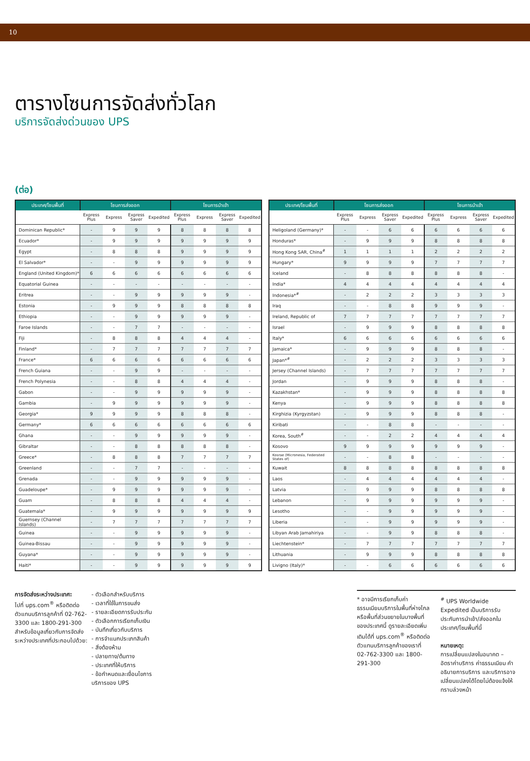10
ตารางโซนการจัดส่งทั่วโลก
บริการจัดส่งด่วนของ UPS
(ต่อ)
| ประเทศ/โซนพื้นที่ | โซนการส่งออก | | | | โซนการนำเข้า | | | |
| --- | --- | --- | --- | --- | --- | --- | --- | --- |
| | Express Plus | Express | Express Saver | Expedited | Express Plus | Express | Express Saver | Expedited |
| Dominican Republic* | - | 9 | 9 | 9 | 8 | 8 | 8 | 8 |
| Ecuador* | - | 9 | 9 | 9 | 9 | 9 | 9 | 9 |
| Egypt | - | 8 | 8 | 8 | 9 | 9 | 9 | 9 |
| El Salvador* | - | - | 9 | 9 | 9 | 9 | 9 | 9 |
| England (United Kingdom)* | 6 | 6 | 6 | 6 | 6 | 6 | 6 | 6 |
| Equatorial Guinea | - | - | - | - | - | - | - | - |
| Eritrea | - | - | 9 | 9 | 9 | 9 | 9 | - |
| Estonia | - | 9 | 9 | 9 | 8 | 8 | 8 | 8 |
| Ethiopia | - | - | 9 | 9 | 9 | 9 | 9 | - |
| Faroe Islands | - | - | 7 | 7 | - | - | - | - |
| Fiji | - | 8 | 8 | 8 | 4 | 4 | 4 | - |
| Finland* | - | 7 | 7 | 7 | 7 | 7 | 7 | 7 |
| France* | 6 | 6 | 6 | 6 | 6 | 6 | 6 | 6 |
| French Guiana | - | - | 9 | 9 | - | - | - | - |
| French Polynesia | - | - | 8 | 8 | 4 | 4 | 4 | - |
| Gabon | - | - | 9 | 9 | 9 | 9 | 9 | - |
| Gambia | - | 9 | 9 | 9 | 9 | 9 | 9 | - |
| Georgia* | 9 | 9 | 9 | 9 | 8 | 8 | 8 | - |
| Germany* | 6 | 6 | 6 | 6 | 6 | 6 | 6 | 6 |
| Ghana | - | - | 9 | 9 | 9 | 9 | 9 | - |
| Gibraltar | - | - | 8 | 8 | 8 | 8 | 8 | - |
| Greece* | - | 8 | 8 | 8 | 7 | 7 | 7 | 7 |
| Greenland | - | - | 7 | 7 | - | - | - | - |
| Grenada | - | - | 9 | 9 | 9 | 9 | 9 | - |
| Guadeloupe* | - | 9 | 9 | 9 | 9 | 9 | 9 | - |
| Guam | - | 8 | 8 | 8 | 4 | 4 | 4 | - |
| Guatemala* | - | 9 | 9 | 9 | 9 | 9 | 9 | 9 |
| Guernsey (Channel Islands) | - | 7 | 7 | 7 | 7 | 7 | 7 | 7 |
| Guinea | - | - | 9 | 9 | 9 | 9 | 9 | - |
| Guinea-Bissau | - | - | 9 | 9 | 9 | 9 | 9 | - |
| Guyana* | - | - | 9 | 9 | 9 | 9 | 9 | - |
| Haiti* | - | - | 9 | 9 | 9 | 9 | 9 | 9 |
| ประเทศ/โซนพื้นที่ | โซนการส่งออก | | | | โซนการนำเข้า | | | |
| --- | --- | --- | --- | --- | --- | --- | --- | --- |
| | Express Plus | Express | Express Saver | Expedited | Express Plus | Express | Express Saver | Expedited |
| Heligoland (Germany)* | - | - | 6 | 6 | 6 | 6 | 6 | 6 |
| Honduras* | - | 9 | 9 | 9 | 8 | 8 | 8 | 8 |
| Hong Kong SAR, China<sup>#</sup> | 1 | 1 | 1 | 1 | 2 | 2 | 2 | 2 |
| Hungary* | 9 | 9 | 9 | 9 | 7 | 7 | 7 | 7 |
| Iceland | - | 8 | 8 | 8 | 8 | 8 | 8 | - |
| India* | 4 | 4 | 4 | 4 | 4 | 4 | 4 | 4 |
| Indonesia*<sup>#</sup> | - | 2 | 2 | 2 | 3 | 3 | 3 | 3 |
| Iraq | - | - | 8 | 8 | 9 | 9 | 9 | - |
| Ireland, Republic of | 7 | 7 | 7 | 7 | 7 | 7 | 7 | 7 |
| Israel | - | 9 | 9 | 9 | 8 | 8 | 8 | 8 |
| Italy* | 6 | 6 | 6 | 6 | 6 | 6 | 6 | 6 |
| Jamaica* | - | 9 | 9 | 9 | 8 | 8 | 8 | - |
| Japan*<sup>#</sup> | - | 2 | 2 | 2 | 3 | 3 | 3 | 3 |
| Jersey (Channel Islands) | - | 7 | 7 | 7 | 7 | 7 | 7 | 7 |
| Jordan | - | 9 | 9 | 9 | 8 | 8 | 8 | - |
| Kazakhstan* | - | 9 | 9 | 9 | 8 | 8 | 8 | 8 |
| Kenya | - | 9 | 9 | 9 | 8 | 8 | 8 | 8 |
| Kirghizia (Kyrgyzstan) | - | 9 | 9 | 9 | 8 | 8 | 8 | - |
| Kiribati | - | - | 8 | 8 | - | - | - | - |
| Korea, South<sup>#</sup> | - | - | 2 | 2 | 4 | 4 | 4 | 4 |
| Kosovo | 9 | 9 | 9 | 9 | 9 | 9 | 9 | - |
| Kosrae (Micronesia, Federated States of) | - | - | 8 | 8 | - | - | - | - |
| Kuwait | 8 | 8 | 8 | 8 | 8 | 8 | 8 | 8 |
| Laos | - | 4 | 4 | 4 | 4 | 4 | 4 | - |
| Latvia | - | 9 | 9 | 9 | 8 | 8 | 8 | 8 |
| Lebanon | - | 9 | 9 | 9 | 9 | 9 | 9 | - |
| Lesotho | - | - | 9 | 9 | 9 | 9 | 9 | - |
| Liberia | - | - | 9 | 9 | 9 | 9 | 9 | - |
| Libyan Arab Jamahiriya | - | - | 9 | 9 | 8 | 8 | 8 | - |
| Liechtenstein* | - | 7 | 7 | 7 | 7 | 7 | 7 | 7 |
| Lithuania | - | 9 | 9 | 9 | 8 | 8 | 8 | 8 |
| Livigno (Italy)* | - | - | 6 | 6 | 6 | 6 | 6 | 6 |
การจัดส่งระหว่างประเทศ:
ไปที่ ups.com<sup>®</sup> หรือติดต่อตัวแทนบริการลูกค้าที่ 02-762-3300 และ 1800-291-300 สำหรับข้อมูลเกี่ยวกับการจัดส่งระหว่างประเทศที่ประกอบไปด้วย:
- ตัวเลือกสำหรับบริการ
- เวลาที่ใช้ในการขนส่ง
- รายละเอียดการรับประกัน
- ตัวเลือกการเรียกเก็บเงิน
- บันทึกเกี่ยวกับบริการ
- การจำแนกประเภทสินค้า
- สิ่งต้องห้าม
- ปลายทาง/ต้นทาง
- ประเทศที่ให้บริการ
- ข้อกำหนดและเงื่อนไขการบริการของ UPS
* อาจมีการเรียกเก็บค่าธรรมเนียมบริการในพื้นที่ห่างไกลหรือพื้นที่ส่วนขยายในบางพื้นที่ของประเทศนี้ ดูรายละเอียดเพิ่มเติมได้ที่ ups.com<sup>®</sup> หรือติดต่อตัวแทนบริการลูกค้าของเราที่ 02-762-3300 และ 1800-291-300
<sup>#</sup> UPS Worldwide Expedited เป็นบริการรับประกันการนำเข้า/ส่งออกในประเทศ/โซนพื้นที่นี้
หมายเหตุ:
การเปลี่ยนแปลงในอนาคต – อัตราค่าบริการ ค่าธรรมเนียม คำอธิบายการบริการ และบริการอาจเปลี่ยนแปลงได้โดยไม่ต้องแจ้งให้ทราบล่วงหน้า